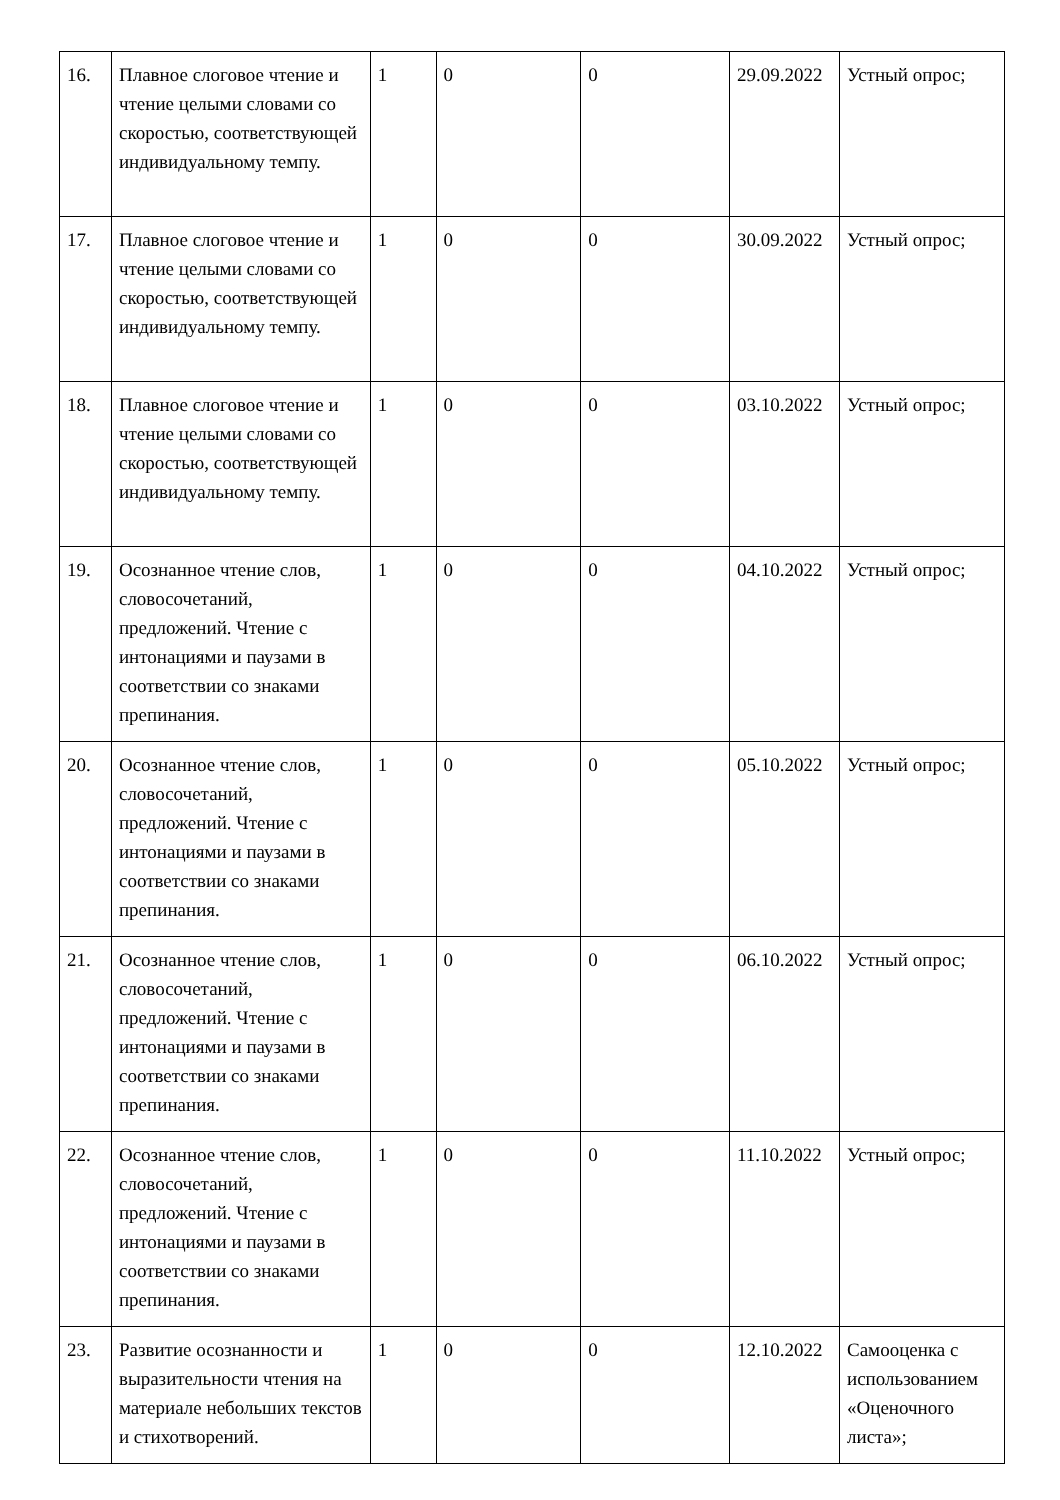| 16. | Плавное слоговое чтение и чтение целыми словами со скоростью, соответствующей индивидуальному темпу. | 1 | 0 | 0 | 29.09.2022 | Устный опрос; |
| 17. | Плавное слоговое чтение и чтение целыми словами со скоростью, соответствующей индивидуальному темпу. | 1 | 0 | 0 | 30.09.2022 | Устный опрос; |
| 18. | Плавное слоговое чтение и чтение целыми словами со скоростью, соответствующей индивидуальному темпу. | 1 | 0 | 0 | 03.10.2022 | Устный опрос; |
| 19. | Осознанное чтение слов, словосочетаний, предложений. Чтение с интонациями и паузами в соответствии со знаками препинания. | 1 | 0 | 0 | 04.10.2022 | Устный опрос; |
| 20. | Осознанное чтение слов, словосочетаний, предложений. Чтение с интонациями и паузами в соответствии со знаками препинания. | 1 | 0 | 0 | 05.10.2022 | Устный опрос; |
| 21. | Осознанное чтение слов, словосочетаний, предложений. Чтение с интонациями и паузами в соответствии со знаками препинания. | 1 | 0 | 0 | 06.10.2022 | Устный опрос; |
| 22. | Осознанное чтение слов, словосочетаний, предложений. Чтение с интонациями и паузами в соответствии со знаками препинания. | 1 | 0 | 0 | 11.10.2022 | Устный опрос; |
| 23. | Развитие осознанности и выразительности чтения на материале небольших текстов и стихотворений. | 1 | 0 | 0 | 12.10.2022 | Самооценка с использованием «Оценочного листа»; |